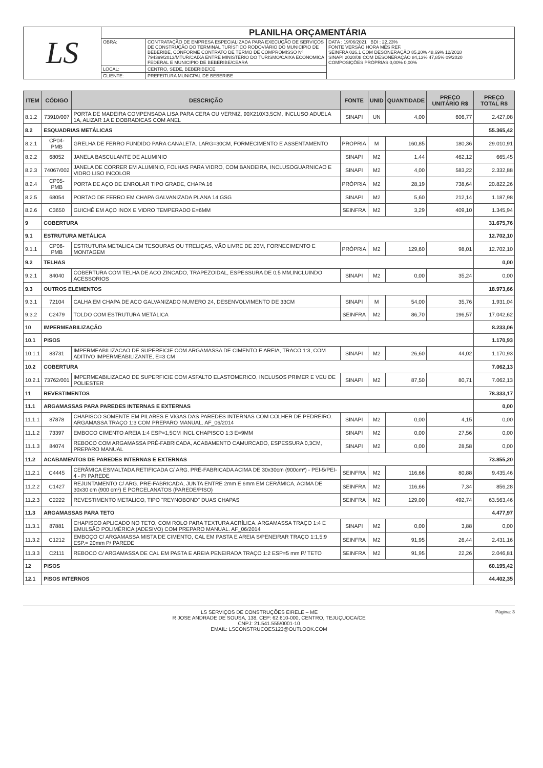| LS | PLANILHA ORÇAMENTÁRIA | | |
| | OBRA: | CONTRATAÇÃO DE EMPRESA ESPECIALIZADA PARA EXECUÇÃO DE SERVIÇOS DE CONSTRUÇÃO DO TERMINAL TURÍSTICO RODOVIÁRIO DO MUNICIPIO DE BEBERIBE, CONFORME CONTRATO DE TERMO DE COMPROMISSO Nº 794399/2013/MTUR/CAIXA ENTRE MINISTÉRIO DO TURISMO/CAIXA ECONOMICA FEDERAL E MUNICIPIO DE BEBERIBE/CEARÁ | DATA : 19/06/2021 BDI : 22,23% FONTE VERSÃO HORA MÊS REF. SEINFRA 026.1 COM DESONERAÇÃO 85,20% 48,69% 12/2018 SINAPI 2020/08 COM DESONERAÇÃO 84,13% 47,85% 09/2020 COMPOSIÇÕES PRÓPRIAS 0,00% 0,00% |
| | LOCAL: | CENTRO, SEDE, BEBERIBE/CE | |
| | CLIENTE: | PREFEITURA MUNICPAL DE BEBERIBE | |
| ITEM | CÓDIGO | DESCRIÇÃO | FONTE | UNID | QUANTIDADE | PREÇO UNITÁRIO R$ | PREÇO TOTAL R$ |
| --- | --- | --- | --- | --- | --- | --- | --- |
| 8.1.2 | 73910/007 | PORTA DE MADEIRA COMPENSADA LISA PARA CERA OU VERNIZ, 90X210X3,5CM, INCLUSO ADUELA 1A, ALIZAR 1A E DOBRADICAS COM ANEL | SINAPI | UN | 4,00 | 606,77 | 2.427,08 |
| 8.2 | ESQUADRIAS METÁLICAS | | | | | | 55.365,42 |
| 8.2.1 | CP04-PMB | GRELHA DE FERRO FUNDIDO PARA CANALETA. LARG=30CM, FORMECIMENTO E ASSENTAMENTO | PRÓPRIA | M | 160,85 | 180,36 | 29.010,91 |
| 8.2.2 | 68052 | JANELA BASCULANTE DE ALUMINIO | SINAPI | M2 | 1,44 | 462,12 | 665,45 |
| 8.2.3 | 74067/002 | JANELA DE CORRER EM ALUMINIO, FOLHAS PARA VIDRO, COM BANDEIRA, INCLUSOGUARNICAO E VIDRO LISO INCOLOR | SINAPI | M2 | 4,00 | 583,22 | 2.332,88 |
| 8.2.4 | CP05-PMB | PORTA DE AÇO DE ENROLAR TIPO GRADE, CHAPA 16 | PRÓPRIA | M2 | 28,19 | 738,64 | 20.822,26 |
| 8.2.5 | 68054 | PORTAO DE FERRO EM CHAPA GALVANIZADA PLANA 14 GSG | SINAPI | M2 | 5,60 | 212,14 | 1.187,98 |
| 8.2.6 | C3650 | GUICHÊ EM AÇO INOX E VIDRO TEMPERADO E=6MM | SEINFRA | M2 | 3,29 | 409,10 | 1.345,94 |
| 9 | COBERTURA | | | | | | 31.675,76 |
| 9.1 | ESTRUTURA METÁLICA | | | | | | 12.702,10 |
| 9.1.1 | CP06-PMB | ESTRUTURA METALICA EM TESOURAS OU TRELIÇAS, VÃO LIVRE DE 20M, FORNECIMENTO E MONTAGEM | PRÓPRIA | M2 | 129,60 | 98,01 | 12.702,10 |
| 9.2 | TELHAS | | | | | | 0,00 |
| 9.2.1 | 84040 | COBERTURA COM TELHA DE ACO ZINCADO, TRAPEZOIDAL, ESPESSURA DE 0,5 MM,INCLUINDO ACESSORIOS | SINAPI | M2 | 0,00 | 35,24 | 0,00 |
| 9.3 | OUTROS ELEMENTOS | | | | | | 18.973,66 |
| 9.3.1 | 72104 | CALHA EM CHAPA DE ACO GALVANIZADO NUMERO 24, DESENVOLVIMENTO DE 33CM | SINAPI | M | 54,00 | 35,76 | 1.931,04 |
| 9.3.2 | C2479 | TOLDO COM ESTRUTURA METÁLICA | SEINFRA | M2 | 86,70 | 196,57 | 17.042,62 |
| 10 | IMPERMEABILIZAÇÃO | | | | | | 8.233,06 |
| 10.1 | PISOS | | | | | | 1.170,93 |
| 10.1.1 | 83731 | IMPERMEABILIZACAO DE SUPERFICIE COM ARGAMASSA DE CIMENTO E AREIA, TRACO 1:3, COM ADITIVO IMPERMEABILIZANTE, E=3 CM | SINAPI | M2 | 26,60 | 44,02 | 1.170,93 |
| 10.2 | COBERTURA | | | | | | 7.062,13 |
| 10.2.1 | 73762/001 | IMPERMEABILIZACAO DE SUPERFICIE COM ASFALTO ELASTOMERICO, INCLUSOS PRIMER E VEU DE POLIESTER | SINAPI | M2 | 87,50 | 80,71 | 7.062,13 |
| 11 | REVESTIMENTOS | | | | | | 78.333,17 |
| 11.1 | ARGAMASSAS PARA PAREDES INTERNAS E EXTERNAS | | | | | | 0,00 |
| 11.1.1 | 87878 | CHAPISCO SOMENTE EM PILARES E VIGAS DAS PAREDES INTERNAS COM COLHER DE PEDREIRO. ARGAMASSA TRAÇO 1:3 COM PREPARO MANUAL. AF_06/2014 | SINAPI | M2 | 0,00 | 4,15 | 0,00 |
| 11.1.2 | 73397 | EMBOCO CIMENTO AREIA 1:4 ESP=1,5CM INCL CHAPISCO 1:3 E=9MM | SINAPI | M2 | 0,00 | 27,56 | 0,00 |
| 11.1.3 | 84074 | REBOCO COM ARGAMASSA PRÉ-FABRICADA, ACABAMENTO CAMURCADO, ESPESSURA 0,3CM, PREPARO MANUAL | SINAPI | M2 | 0,00 | 28,58 | 0,00 |
| 11.2 | ACABAMENTOS DE PAREDES INTERNAS E EXTERNAS | | | | | | 73.855,20 |
| 11.2.1 | C4445 | CERÂMICA ESMALTADA RETIFICADA C/ ARG. PRÉ-FABRICADA ACIMA DE 30x30cm (900cm²) - PEI-5/PEI-4 - P/ PAREDE | SEINFRA | M2 | 116,66 | 80,88 | 9.435,46 |
| 11.2.2 | C1427 | REJUNTAMENTO C/ ARG. PRÉ-FABRICADA, JUNTA ENTRE 2mm E 6mm EM CERÂMICA, ACIMA DE 30x30 cm (900 cm²) E PORCELANATOS (PAREDE/PISO) | SEINFRA | M2 | 116,66 | 7,34 | 856,28 |
| 11.2.3 | C2222 | REVESTIMENTO METALICO, TIPO "REYNOBOND" DUAS CHAPAS | SEINFRA | M2 | 129,00 | 492,74 | 63.563,46 |
| 11.3 | ARGAMASSAS PARA TETO | | | | | | 4.477,97 |
| 11.3.1 | 87881 | CHAPISCO APLICADO NO TETO, COM ROLO PARA TEXTURA ACRÍLICA. ARGAMASSA TRAÇO 1:4 E EMULSÃO POLIMÉRICA (ADESIVO) COM PREPARO MANUAL. AF_06/2014 | SINAPI | M2 | 0,00 | 3,88 | 0,00 |
| 11.3.2 | C1212 | EMBOÇO C/ ARGAMASSA MISTA DE CIMENTO, CAL EM PASTA E AREIA S/PENEIRAR TRAÇO 1:1,5:9 ESP.= 20mm P/ PAREDE | SEINFRA | M2 | 91,95 | 26,44 | 2.431,16 |
| 11.3.3 | C2111 | REBOCO C/ ARGAMASSA DE CAL EM PASTA E AREIA PENEIRADA TRAÇO 1:2 ESP=5 mm P/ TETO | SEINFRA | M2 | 91,95 | 22,26 | 2.046,81 |
| 12 | PISOS | | | | | | 60.195,42 |
| 12.1 | PISOS INTERNOS | | | | | | 44.402,35 |
Página: 3 LS SERVIÇOS DE CONSTRUÇÕES EIRELE – ME
R JOSE ANDRADE DE SOUSA, 138, CEP: 62.610-000, CENTRO, TEJUÇUOCA/CE
CNPJ: 21.541.555/0001-10
EMAIL: LSCONSTRUCOES123@OUTLOOK.COM